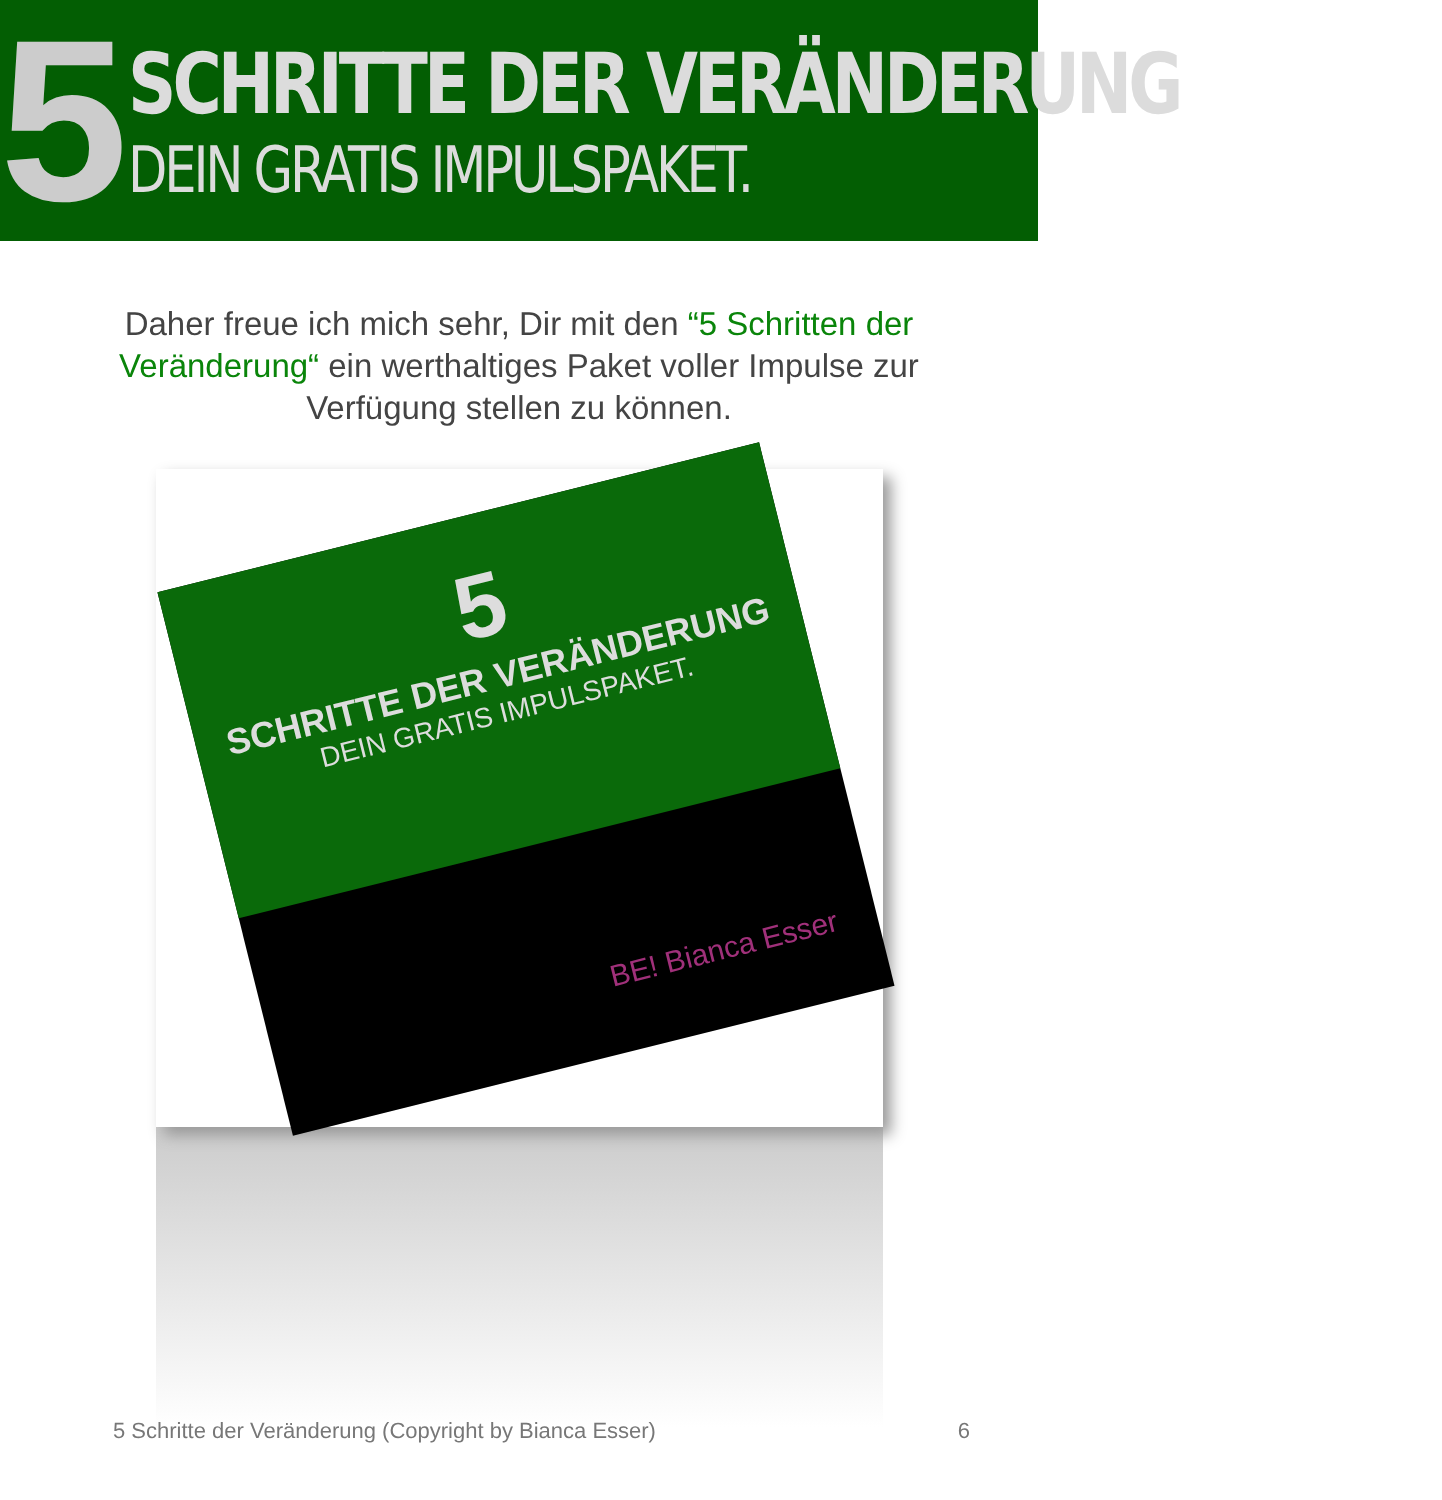5
SCHRITTE DER VERÄNDERUNG
DEIN GRATIS IMPULSPAKET.
Daher freue ich mich sehr, Dir mit den “5 Schritten der Veränderung“ ein werthaltiges Paket voller Impulse zur Verfügung stellen zu können.
5
SCHRITTE DER VERÄNDERUNG
DEIN GRATIS IMPULSPAKET.
BE! Bianca Esser
5 Schritte der Veränderung (Copyright by Bianca Esser) 6